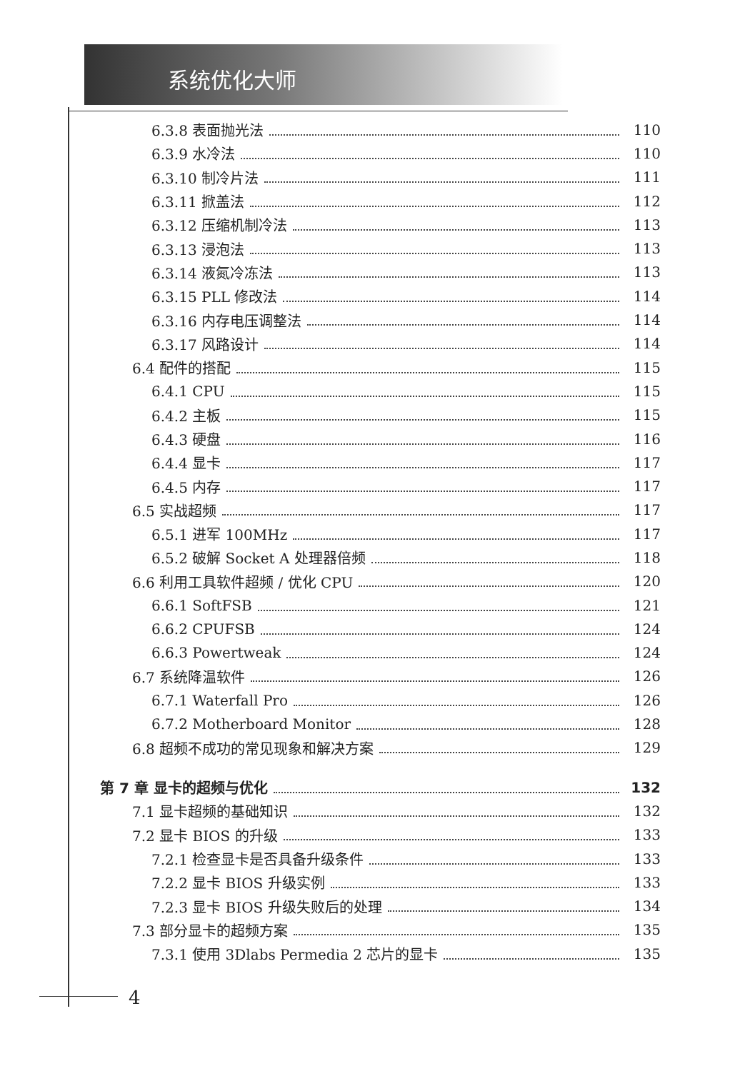系统优化大师
6.3.8 表面抛光法 110
6.3.9 水冷法 110
6.3.10 制冷片法 111
6.3.11 掀盖法 112
6.3.12 压缩机制冷法 113
6.3.13 浸泡法 113
6.3.14 液氮冷冻法 113
6.3.15 PLL 修改法 114
6.3.16 内存电压调整法 114
6.3.17 风路设计 114
6.4 配件的搭配 115
6.4.1 CPU 115
6.4.2 主板 115
6.4.3 硬盘 116
6.4.4 显卡 117
6.4.5 内存 117
6.5 实战超频 117
6.5.1 进军 100MHz 117
6.5.2 破解 Socket A 处理器倍频 118
6.6 利用工具软件超频 / 优化 CPU 120
6.6.1 SoftFSB 121
6.6.2 CPUFSB 124
6.6.3 Powertweak 124
6.7 系统降温软件 126
6.7.1 Waterfall Pro 126
6.7.2 Motherboard Monitor 128
6.8 超频不成功的常见现象和解决方案 129
第 7 章 显卡的超频与优化 132
7.1 显卡超频的基础知识 132
7.2 显卡 BIOS 的升级 133
7.2.1 检查显卡是否具备升级条件 133
7.2.2 显卡 BIOS 升级实例 133
7.2.3 显卡 BIOS 升级失败后的处理 134
7.3 部分显卡的超频方案 135
7.3.1 使用 3Dlabs Permedia 2 芯片的显卡 135
4